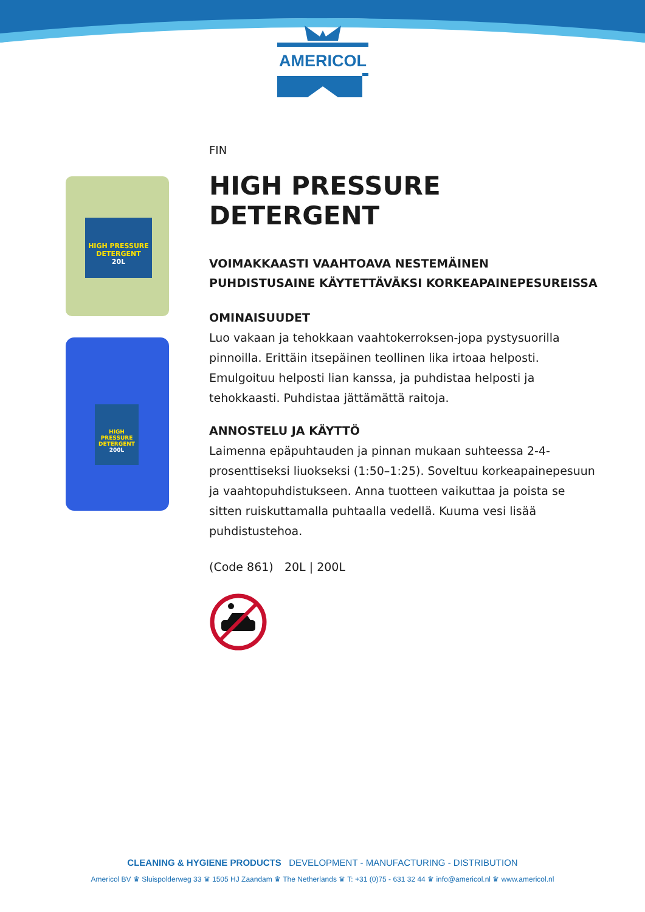AMERICOL
HIGH PRESSURE
DETERGENT
20L
HIGH PRESSURE
DETERGENT
200L
FIN
HIGH PRESSURE DETERGENT
VOIMAKKAASTI VAAHTOAVA NESTEMÄINEN PUHDISTUSAINE KÄYTETTÄVÄKSI KORKEAPAINEPESUREISSA
OMINAISUUDET
Luo vakaan ja tehokkaan vaahtokerroksen-jopa pystysuorilla pinnoilla. Erittäin itsepäinen teollinen lika irtoaa helposti. Emulgoituu helposti lian kanssa, ja puhdistaa helposti ja tehokkaasti. Puhdistaa jättämättä raitoja.
ANNOSTELU JA KÄYTTÖ
Laimenna epäpuhtauden ja pinnan mukaan suhteessa 2-4-prosenttiseksi liuokseksi (1:50–1:25). Soveltuu korkeapainepesuun ja vaahtopuhdistukseen. Anna tuotteen vaikuttaa ja poista se sitten ruiskuttamalla puhtaalla vedellä. Kuuma vesi lisää puhdistustehoa.
(Code 861) 20L | 200L
CLEANING & HYGIENE PRODUCTS DEVELOPMENT - MANUFACTURING - DISTRIBUTION
Americol BV ♛ Sluispolderweg 33 ♛ 1505 HJ Zaandam ♛ The Netherlands ♛ T: +31 (0)75 - 631 32 44 ♛ info@americol.nl ♛ www.americol.nl